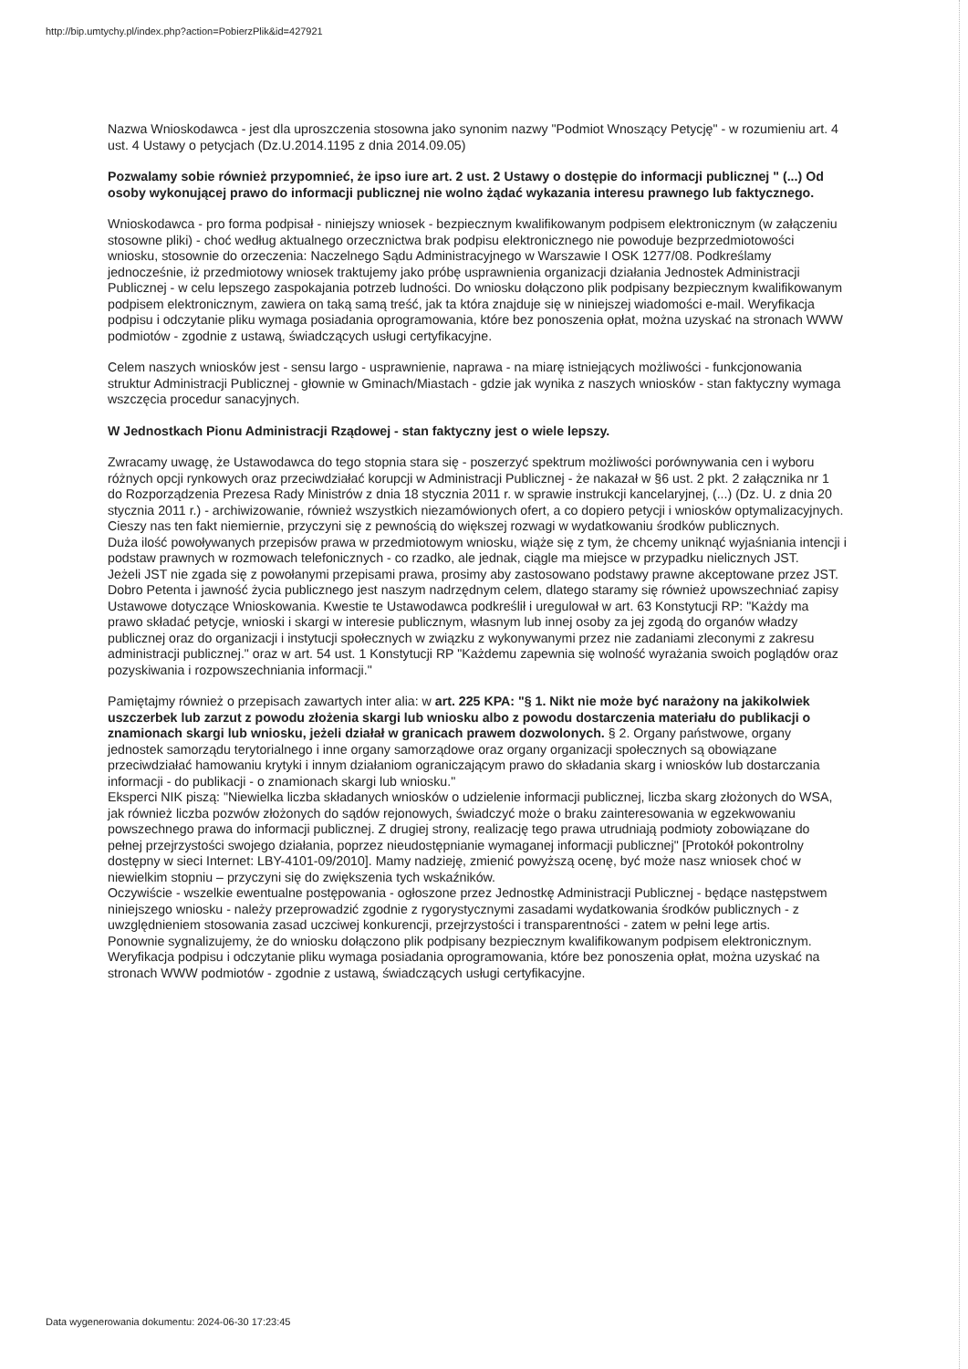http://bip.umtychy.pl/index.php?action=PobierzPlik&id=427921
Nazwa Wnioskodawca - jest dla uproszczenia stosowna jako synonim nazwy "Podmiot Wnoszący Petycję" - w rozumieniu art. 4 ust. 4 Ustawy o petycjach (Dz.U.2014.1195 z dnia 2014.09.05)
Pozwalamy sobie również przypomnieć, że ipso iure art. 2 ust. 2 Ustawy o dostępie do informacji publicznej " (...) Od osoby wykonującej prawo do informacji publicznej nie wolno żądać wykazania interesu prawnego lub faktycznego.
Wnioskodawca - pro forma podpisał - niniejszy wniosek - bezpiecznym kwalifikowanym podpisem elektronicznym (w załączeniu stosowne pliki) - choć według aktualnego orzecznictwa brak podpisu elektronicznego nie powoduje bezprzedmiotowości wniosku, stosownie do orzeczenia: Naczelnego Sądu Administracyjnego w Warszawie I OSK 1277/08. Podkreślamy jednocześnie, iż przedmiotowy wniosek traktujemy jako próbę usprawnienia organizacji działania Jednostek Administracji Publicznej - w celu lepszego zaspokajania potrzeb ludności. Do wniosku dołączono plik podpisany bezpiecznym kwalifikowanym podpisem elektronicznym, zawiera on taką samą treść, jak ta która znajduje się w niniejszej wiadomości e-mail. Weryfikacja podpisu i odczytanie pliku wymaga posiadania oprogramowania, które bez ponoszenia opłat, można uzyskać na stronach WWW podmiotów - zgodnie z ustawą, świadczących usługi certyfikacyjne.
Celem naszych wniosków jest - sensu largo - usprawnienie, naprawa - na miarę istniejących możliwości - funkcjonowania struktur Administracji Publicznej - głownie w Gminach/Miastach - gdzie jak wynika z naszych wniosków - stan faktyczny wymaga wszczęcia procedur sanacyjnych.
W Jednostkach Pionu Administracji Rządowej - stan faktyczny jest o wiele lepszy.
Zwracamy uwagę, że Ustawodawca do tego stopnia stara się - poszerzyć spektrum możliwości porównywania cen i wyboru różnych opcji rynkowych oraz przeciwdziałać korupcji w Administracji Publicznej - że nakazał w §6 ust. 2 pkt. 2 załącznika nr 1 do Rozporządzenia Prezesa Rady Ministrów z dnia 18 stycznia 2011 r. w sprawie instrukcji kancelaryjnej, (...) (Dz. U. z dnia 20 stycznia 2011 r.) - archiwizowanie, również wszystkich niezamówionych ofert, a co dopiero petycji i wniosków optymalizacyjnych. Cieszy nas ten fakt niemiernie, przyczyni się z pewnością do większej rozwagi w wydatkowaniu środków publicznych.
Duża ilość powoływanych przepisów prawa w przedmiotowym wniosku, wiąże się z tym, że chcemy uniknąć wyjaśniania intencji i podstaw prawnych w rozmowach telefonicznych - co rzadko, ale jednak, ciągle ma miejsce w przypadku nielicznych JST.
Jeżeli JST nie zgada się z powołanymi przepisami prawa, prosimy aby zastosowano podstawy prawne akceptowane przez JST.
Dobro Petenta i jawność życia publicznego jest naszym nadrzędnym celem, dlatego staramy się również upowszechniać zapisy Ustawowe dotyczące Wnioskowania. Kwestie te Ustawodawca podkreślił i uregulował w art. 63 Konstytucji RP: "Każdy ma prawo składać petycje, wnioski i skargi w interesie publicznym, własnym lub innej osoby za jej zgodą do organów władzy publicznej oraz do organizacji i instytucji społecznych w związku z wykonywanymi przez nie zadaniami zleconymi z zakresu administracji publicznej." oraz w art. 54 ust. 1 Konstytucji RP "Każdemu zapewnia się wolność wyrażania swoich poglądów oraz pozyskiwania i rozpowszechniania informacji."
Pamiętajmy również o przepisach zawartych inter alia: w art. 225 KPA: "§ 1. Nikt nie może być narażony na jakikolwiek uszczerbek lub zarzut z powodu złożenia skargi lub wniosku albo z powodu dostarczenia materiału do publikacji o znamionach skargi lub wniosku, jeżeli działał w granicach prawem dozwolonych. § 2. Organy państwowe, organy jednostek samorządu terytorialnego i inne organy samorządowe oraz organy organizacji społecznych są obowiązane przeciwdziałać hamowaniu krytyki i innym działaniom ograniczającym prawo do składania skarg i wniosków lub dostarczania informacji - do publikacji - o znamionach skargi lub wniosku."
Eksperci NIK piszą: "Niewielka liczba składanych wniosków o udzielenie informacji publicznej, liczba skarg złożonych do WSA, jak również liczba pozwów złożonych do sądów rejonowych, świadczyć może o braku zainteresowania w egzekwowaniu powszechnego prawa do informacji publicznej. Z drugiej strony, realizację tego prawa utrudniają podmioty zobowiązane do pełnej przejrzystości swojego działania, poprzez nieudostępnianie wymaganej informacji publicznej" [Protokół pokontrolny dostępny w sieci Internet: LBY-4101-09/2010]. Mamy nadzieję, zmienić powyższą ocenę, być może nasz wniosek choć w niewielkim stopniu – przyczyni się do zwiększenia tych wskaźników.
Oczywiście - wszelkie ewentualne postępowania - ogłoszone przez Jednostkę Administracji Publicznej - będące następstwem niniejszego wniosku - należy przeprowadzić zgodnie z rygorystycznymi zasadami wydatkowania środków publicznych - z uwzględnieniem stosowania zasad uczciwej konkurencji, przejrzystości i transparentności - zatem w pełni lege artis.
Ponownie sygnalizujemy, że do wniosku dołączono plik podpisany bezpiecznym kwalifikowanym podpisem elektronicznym. Weryfikacja podpisu i odczytanie pliku wymaga posiadania oprogramowania, które bez ponoszenia opłat, można uzyskać na stronach WWW podmiotów - zgodnie z ustawą, świadczących usługi certyfikacyjne.
Data wygenerowania dokumentu: 2024-06-30 17:23:45